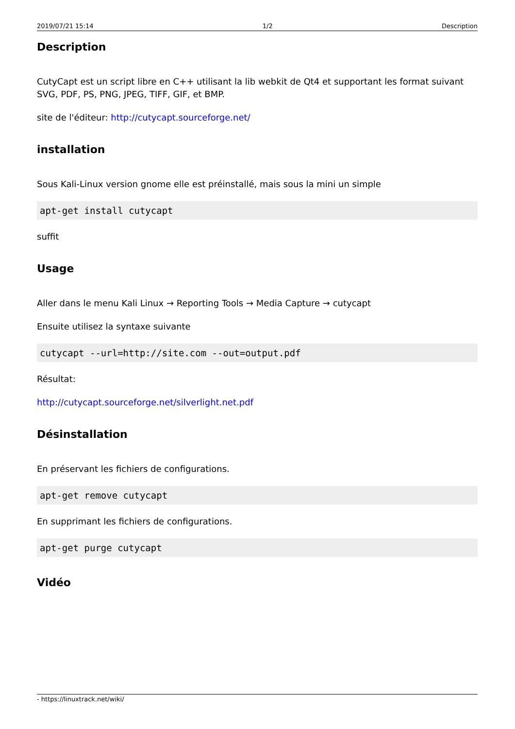2019/07/21 15:14 1/2 Description
Description
CutyCapt est un script libre en C++ utilisant la lib webkit de Qt4 et supportant les format suivant SVG, PDF, PS, PNG, JPEG, TIFF, GIF, et BMP.
site de l'éditeur: http://cutycapt.sourceforge.net/
installation
Sous Kali-Linux version gnome elle est préinstallé, mais sous la mini un simple
apt-get install cutycapt
suffit
Usage
Aller dans le menu Kali Linux → Reporting Tools → Media Capture → cutycapt
Ensuite utilisez la syntaxe suivante
cutycapt --url=http://site.com --out=output.pdf
Résultat:
http://cutycapt.sourceforge.net/silverlight.net.pdf
Désinstallation
En préservant les fichiers de configurations.
apt-get remove cutycapt
En supprimant les fichiers de configurations.
apt-get purge cutycapt
Vidéo
- https://linuxtrack.net/wiki/